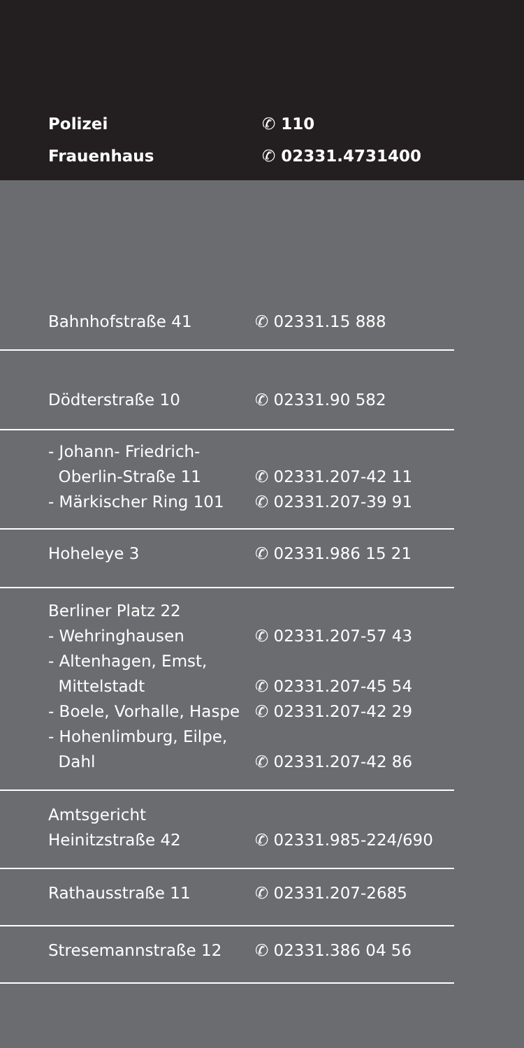| Polizei | ✆ 110 |
| Frauenhaus | ✆ 02331.4731400 |
| Bahnhofstraße 41 | ✆ 02331.15 888 |
| Dödterstraße 10 | ✆ 02331.90 582 |
| - Johann- Friedrich- | |
| Oberlin-Straße 11 | ✆ 02331.207-42 11 |
| - Märkischer Ring 101 | ✆ 02331.207-39 91 |
| Hoheleye 3 | ✆ 02331.986 15 21 |
| Berliner Platz 22 | |
| - Wehringhausen | ✆ 02331.207-57 43 |
| - Altenhagen, Emst, | |
| Mittelstadt | ✆ 02331.207-45 54 |
| - Boele, Vorhalle, Haspe | ✆ 02331.207-42 29 |
| - Hohenlimburg, Eilpe, | |
| Dahl | ✆ 02331.207-42 86 |
| Amtsgericht | |
| Heinitzstraße 42 | ✆ 02331.985-224/690 |
| Rathausstraße 11 | ✆ 02331.207-2685 |
| Stresemannstraße 12 | ✆ 02331.386 04 56 |